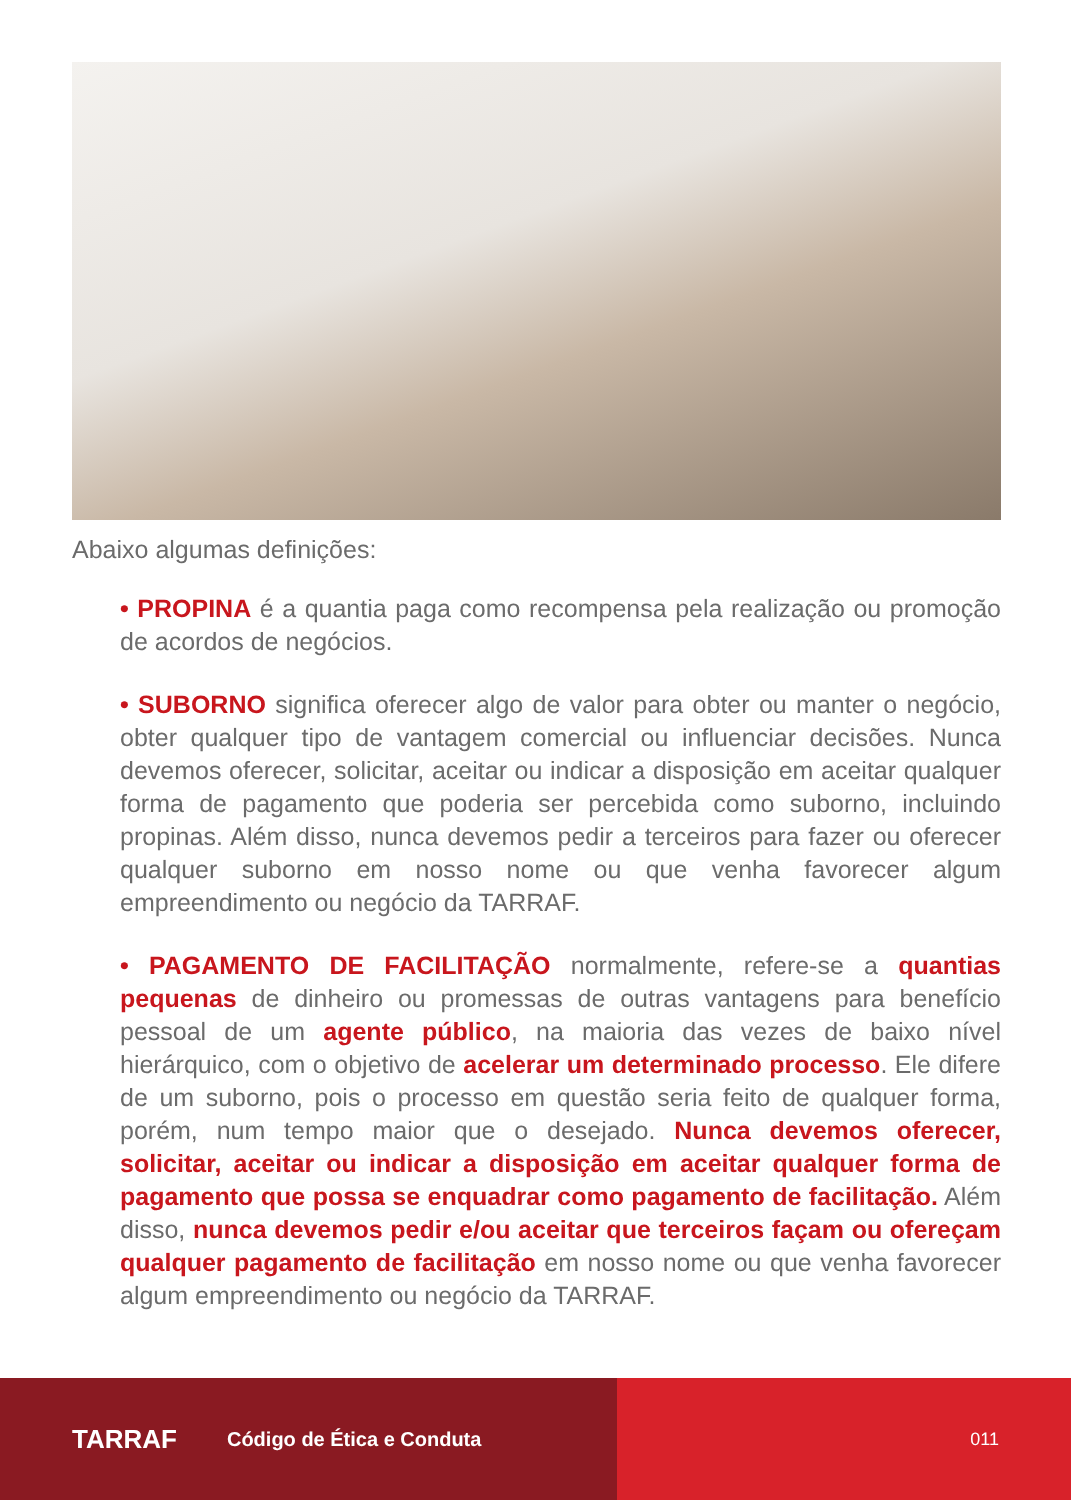Abaixo algumas definições:
• PROPINA é a quantia paga como recompensa pela realização ou promoção de acordos de negócios.
• SUBORNO significa oferecer algo de valor para obter ou manter o negócio, obter qualquer tipo de vantagem comercial ou influenciar decisões. Nunca devemos oferecer, solicitar, aceitar ou indicar a disposição em aceitar qualquer forma de pagamento que poderia ser percebida como suborno, incluindo propinas. Além disso, nunca devemos pedir a terceiros para fazer ou oferecer qualquer suborno em nosso nome ou que venha favorecer algum empreendimento ou negócio da TARRAF.
• PAGAMENTO DE FACILITAÇÃO normalmente, refere-se a quantias pequenas de dinheiro ou promessas de outras vantagens para benefício pessoal de um agente público, na maioria das vezes de baixo nível hierárquico, com o objetivo de acelerar um determinado processo. Ele difere de um suborno, pois o processo em questão seria feito de qualquer forma, porém, num tempo maior que o desejado. Nunca devemos oferecer, solicitar, aceitar ou indicar a disposição em aceitar qualquer forma de pagamento que possa se enquadrar como pagamento de facilitação. Além disso, nunca devemos pedir e/ou aceitar que terceiros façam ou ofereçam qualquer pagamento de facilitação em nosso nome ou que venha favorecer algum empreendimento ou negócio da TARRAF.
TARRAF Código de Ética e Conduta 011